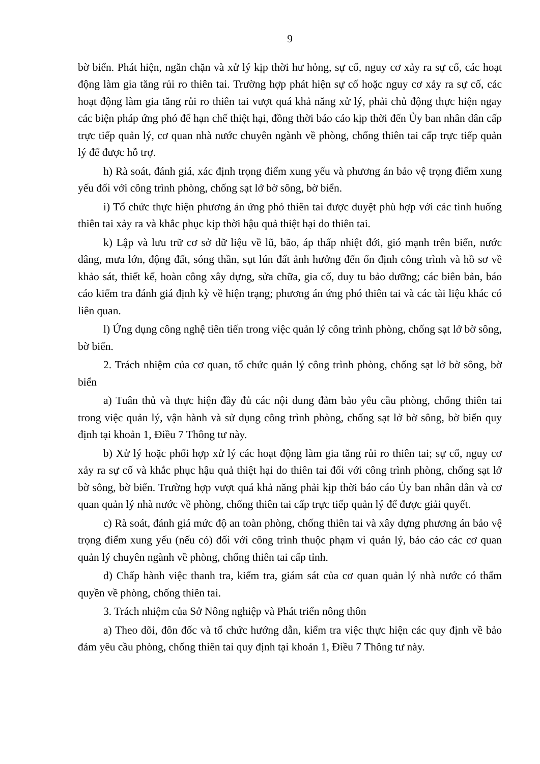9
bờ biển. Phát hiện, ngăn chặn và xử lý kịp thời hư hỏng, sự cố, nguy cơ xảy ra sự cố, các hoạt động làm gia tăng rủi ro thiên tai. Trường hợp phát hiện sự cố hoặc nguy cơ xảy ra sự cố, các hoạt động làm gia tăng rủi ro thiên tai vượt quá khả năng xử lý, phải chủ động thực hiện ngay các biện pháp ứng phó để hạn chế thiệt hại, đồng thời báo cáo kịp thời đến Ủy ban nhân dân cấp trực tiếp quản lý, cơ quan nhà nước chuyên ngành về phòng, chống thiên tai cấp trực tiếp quản lý để được hỗ trợ.
h) Rà soát, đánh giá, xác định trọng điểm xung yếu và phương án bảo vệ trọng điểm xung yếu đối với công trình phòng, chống sạt lở bờ sông, bờ biển.
i) Tổ chức thực hiện phương án ứng phó thiên tai được duyệt phù hợp với các tình huống thiên tai xảy ra và khắc phục kịp thời hậu quả thiệt hại do thiên tai.
k) Lập và lưu trữ cơ sở dữ liệu về lũ, bão, áp thấp nhiệt đới, gió mạnh trên biển, nước dâng, mưa lớn, động đất, sóng thần, sụt lún đất ảnh hưởng đến ổn định công trình và hồ sơ về khảo sát, thiết kế, hoàn công xây dựng, sửa chữa, gia cố, duy tu bảo dưỡng; các biên bản, báo cáo kiểm tra đánh giá định kỳ về hiện trạng; phương án ứng phó thiên tai và các tài liệu khác có liên quan.
l) Ứng dụng công nghệ tiên tiến trong việc quản lý công trình phòng, chống sạt lở bờ sông, bờ biển.
2. Trách nhiệm của cơ quan, tổ chức quản lý công trình phòng, chống sạt lở bờ sông, bờ biển
a) Tuân thủ và thực hiện đầy đủ các nội dung đảm bảo yêu cầu phòng, chống thiên tai trong việc quản lý, vận hành và sử dụng công trình phòng, chống sạt lở bờ sông, bờ biển quy định tại khoản 1, Điều 7 Thông tư này.
b) Xử lý hoặc phối hợp xử lý các hoạt động làm gia tăng rủi ro thiên tai; sự cố, nguy cơ xảy ra sự cố và khắc phục hậu quả thiệt hại do thiên tai đối với công trình phòng, chống sạt lở bờ sông, bờ biển. Trường hợp vượt quá khả năng phải kịp thời báo cáo Ủy ban nhân dân và cơ quan quản lý nhà nước về phòng, chống thiên tai cấp trực tiếp quản lý để được giải quyết.
c) Rà soát, đánh giá mức độ an toàn phòng, chống thiên tai và xây dựng phương án bảo vệ trọng điểm xung yếu (nếu có) đối với công trình thuộc phạm vi quản lý, báo cáo các cơ quan quản lý chuyên ngành về phòng, chống thiên tai cấp tỉnh.
d) Chấp hành việc thanh tra, kiểm tra, giám sát của cơ quan quản lý nhà nước có thẩm quyền về phòng, chống thiên tai.
3. Trách nhiệm của Sở Nông nghiệp và Phát triển nông thôn
a) Theo dõi, đôn đốc và tổ chức hướng dẫn, kiểm tra việc thực hiện các quy định về bảo đảm yêu cầu phòng, chống thiên tai quy định tại khoản 1, Điều 7 Thông tư này.